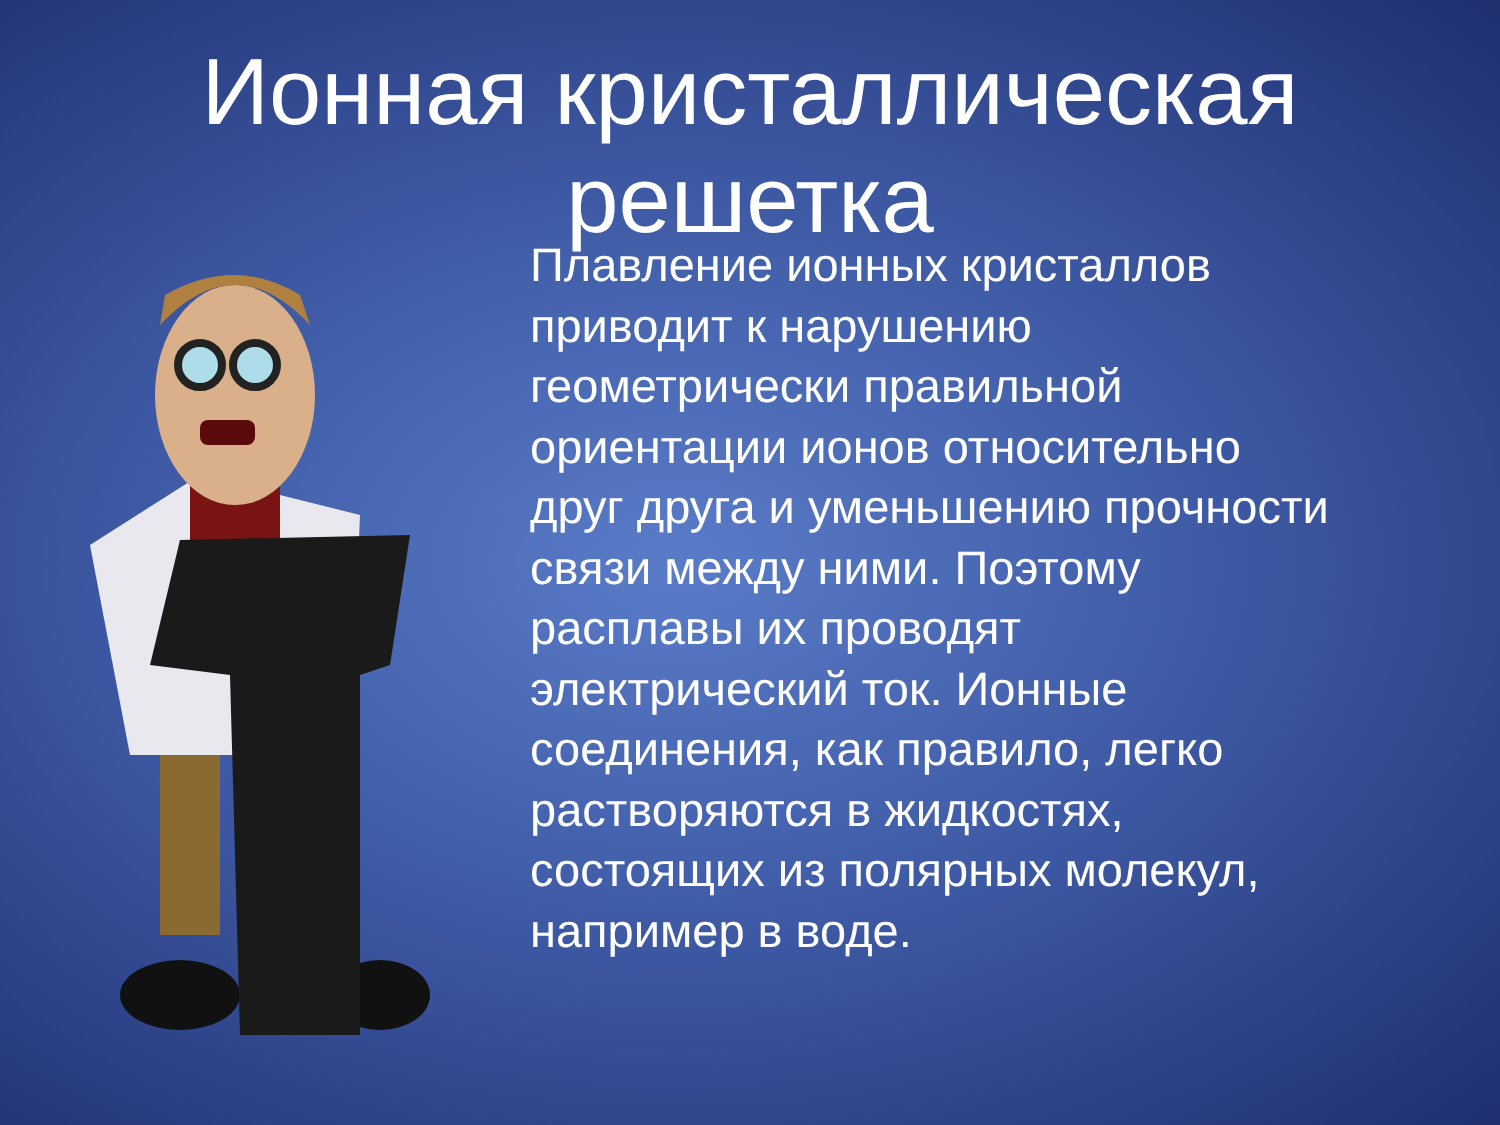Ионная кристаллическая
решетка
Плавление ионных кристаллов приводит к нарушению геометрически правильной ориентации ионов относительно друг друга и уменьшению прочности связи между ними. Поэтому расплавы их проводят электрический ток. Ионные соединения, как правило, легко растворяются в жидкостях, состоящих из полярных молекул, например в воде.